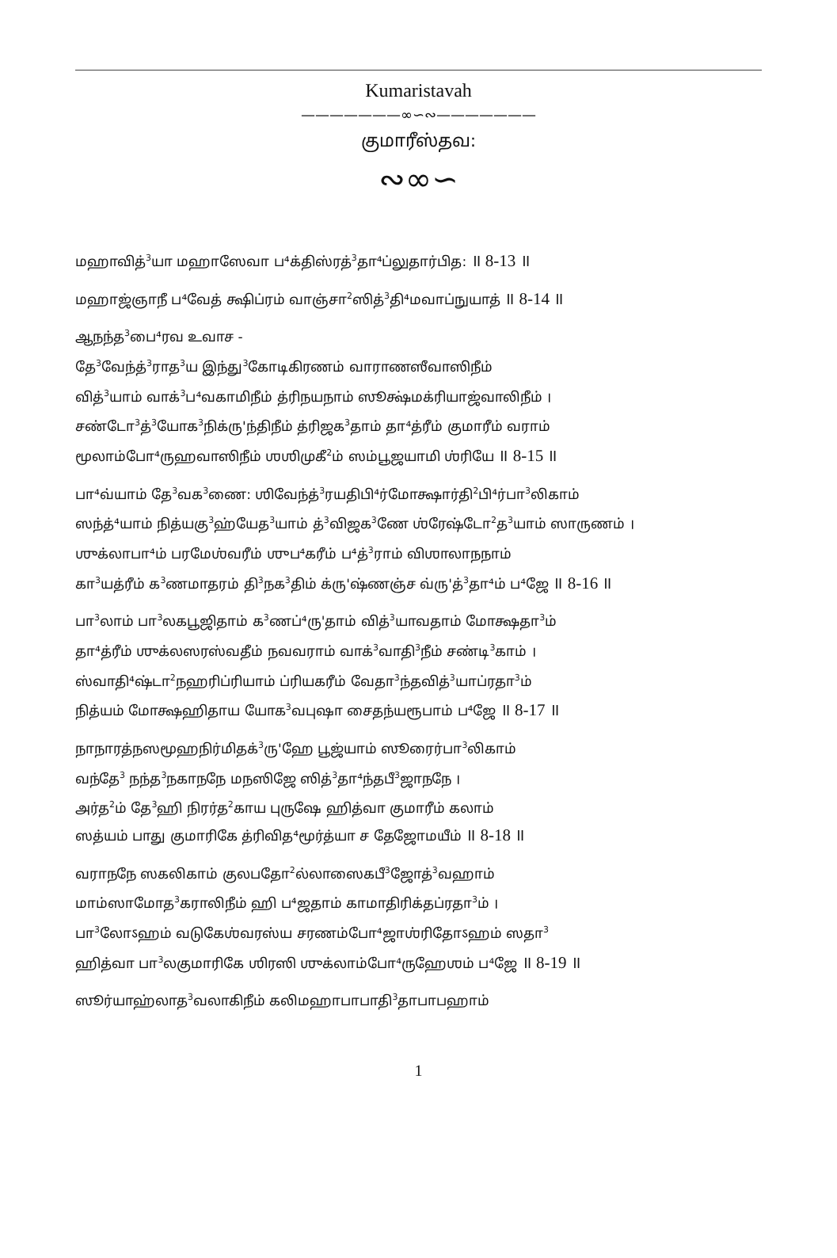Kumaristavah
———————∞∽∾———————
குமாரீஸ்தவ:
∾∞∽
மஹாவித்<sup>3</sup>யா மஹாஸேவா ப⁴க்திஸ்ரத்<sup>3</sup>தா⁴ப்லுதார்பித: ॥ 8-13 ॥
மஹாஜ்ஞாநீ ப⁴வேத் க்ஷிப்ரம் வாஞ்சா<sup>2</sup>ஸித்<sup>3</sup>தி⁴மவாப்நுயாத் ॥ 8-14 ॥
ஆநந்த<sup>3</sup>பை⁴ரவ உவாச -
தே<sup>3</sup>வேந்த்<sup>3</sup>ராத<sup>3</sup>ய இந்து<sup>3</sup>கோடிகிரணம் வாராணஸீவாஸிநீம்
வித்<sup>3</sup>யாம் வாக்<sup>3</sup>ப⁴வகாமிநீம் த்ரிநயநாம் ஸூக்ஷ்மக்ரியாஜ்வாலிநீம் ।
சண்டோ<sup>3</sup>த்<sup>3</sup>யோக<sup>3</sup>நிக்ரு'ந்திநீம் த்ரிஜக<sup>3</sup>தாம் தா⁴த்ரீம் குமாரீம் வராம்
மூலாம்போ⁴ருஹவாஸிநீம் ஶஶிமுகீ<sup>2</sup>ம் ஸம்பூஜயாமி ஶ்ரியே ॥ 8-15 ॥
பா⁴வ்யாம் தே<sup>3</sup>வக<sup>3</sup>ணை: ஶிவேந்த்<sup>3</sup>ரயதிபி⁴ர்மோக்ஷார்தி<sup>2</sup>பி⁴ர்பா<sup>3</sup>லிகாம்
ஸந்த்⁴யாம் நித்யகு<sup>3</sup>ஹ்யேத<sup>3</sup>யாம் த்<sup>3</sup>விஜக<sup>3</sup>ணே ஶ்ரேஷ்டோ<sup>2</sup>த<sup>3</sup>யாம் ஸாருணம் ।
ஶுக்லாபா⁴ம் பரமேஶ்வரீம் ஶுப⁴கரீம் ப⁴த்<sup>3</sup>ராம் விஶாலாநநாம்
கா<sup>3</sup>யத்ரீம் க<sup>3</sup>ணமாதரம் தி<sup>3</sup>நக<sup>3</sup>திம் க்ரு'ஷ்ணஞ்ச வ்ரு'த்<sup>3</sup>தா⁴ம் ப⁴ஜே ॥ 8-16 ॥
பா<sup>3</sup>லாம் பா<sup>3</sup>லகபூஜிதாம் க<sup>3</sup>ணப்⁴ரு'தாம் வித்<sup>3</sup>யாவதாம் மோக்ஷதா<sup>3</sup>ம்
தா⁴த்ரீம் ஶுக்லஸரஸ்வதீம் நவவராம் வாக்<sup>3</sup>வாதி<sup>3</sup>நீம் சண்டி<sup>3</sup>காம் ।
ஸ்வாதி⁴ஷ்டா<sup>2</sup>நஹரிப்ரியாம் ப்ரியகரீம் வேதா<sup>3</sup>ந்தவித்<sup>3</sup>யாப்ரதா<sup>3</sup>ம்
நித்யம் மோக்ஷஹிதாய யோக<sup>3</sup>வபுஷா சைதந்யரூபாம் ப⁴ஜே ॥ 8-17 ॥
நாநாரத்நஸமூஹநிர்மிதக்<sup>3</sup>ரு'ஹே பூஜ்யாம் ஸூரைர்பா<sup>3</sup>லிகாம்
வந்தே<sup>3</sup> நந்த<sup>3</sup>நகாநநே மநஸிஜே ஸித்<sup>3</sup>தா⁴ந்தபீ<sup>3</sup>ஜாநநே ।
அர்த<sup>2</sup>ம் தே<sup>3</sup>ஹி நிரர்த<sup>2</sup>காய புருஷே ஹித்வா குமாரீம் கலாம்
ஸத்யம் பாது குமாரிகே த்ரிவித⁴மூர்த்யா ச தேஜோமயீம் ॥ 8-18 ॥
வராநநே ஸகலிகாம் குலபதோ<sup>2</sup>ல்லாஸைகபீ<sup>3</sup>ஜோத்<sup>3</sup>வஹாம்
மாம்ஸாமோத<sup>3</sup>கராலிநீம் ஹி ப⁴ஜதாம் காமாதிரிக்தப்ரதா<sup>3</sup>ம் ।
பா<sup>3</sup>லோऽஹம் வடுகேஶ்வரஸ்ய சரணம்போ⁴ஜாஶ்ரிதோऽஹம் ஸதா<sup>3</sup>
ஹித்வா பா<sup>3</sup>லகுமாரிகே ஶிரஸி ஶுக்லாம்போ⁴ருஹேஶம் ப⁴ஜே ॥ 8-19 ॥
ஸூர்யாஹ்லாத<sup>3</sup>வலாகிநீம் கலிமஹாபாபாதி<sup>3</sup>தாபாபஹாம்
1